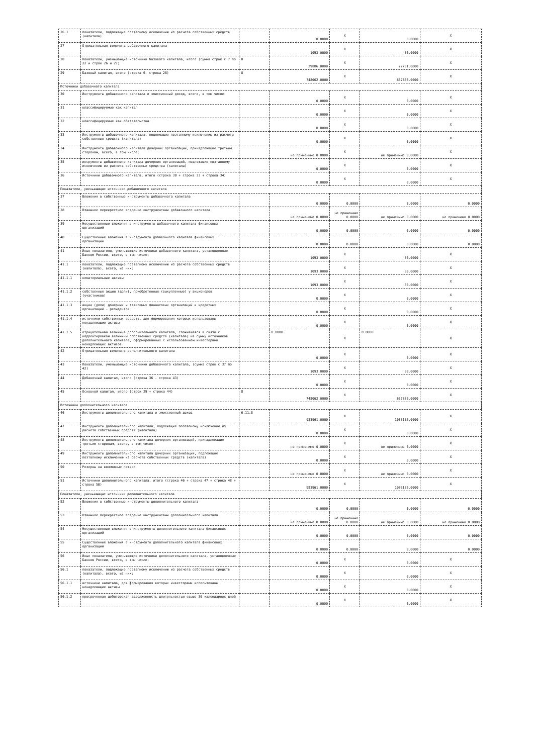| 26.1 | показатели, подлежащие поэтапному исключению из расчета собственных средств (капитала) | | 0.0000 | X | 0.0000 | X |
| 27 | Отрицательная величина добавочного капитала | | 1093.0000 | X | 30.0000 | X |
| 28 | Показатели, уменьшающие источники базового капитала, итого (сумма строк с 7 по 22 и строк 26 и 27) | 8 | 29886.0000 | X | 77781.0000 | X |
| 29 | Базовый капитал, итого (строка 6- строка 28) | 8 | 748062.0000 | X | 657838.0000 | X |
| Источники добавочного капитала | | | | | | |
| 30 | Инструменты добавочного капитала и эмиссионный доход, всего, в том числе: | | 0.0000 | X | 0.0000 | X |
| 31 | классифицируемые как капитал | | 0.0000 | X | 0.0000 | X |
| 32 | классифицируемые как обязательства | | 0.0000 | X | 0.0000 | X |
| 33 | Инструменты добавочного капитала, подлежащие поэтапному исключению из расчета собственных средств (капитала) | | 0.0000 | X | 0.0000 | X |
| 34 | Инструменты добавочного капитала дочерних организаций, принадлежащие третьим сторонам, всего, в том числе: | | не применимо 0.0000 | X | не применимо 0.0000 | X |
| 35 | инсрументы добавочного капитала дочерних организаций, подлежащие поэтапному исключению из расчета собственных средства (капитала) | | 0.0000 | X | 0.0000 | X |
| 36 | Источники добавочного капитала, итого (строка 30 + строка 33 + строка 34) | | 0.0000 | X | 0.0000 | X |
| Показатели, уменьшающие источники добавочного капитала | | | | | | |
| 37 | Вложения в собственные инструменты добавочного капитала | | 0.0000 | 0.0000 | 0.0000 | 0.0000 |
| 38 | Взаимное перекрестное владение инструментами добавочного капитала | | не применимо 0.0000 | не применимо 0.0000 | не применимо 0.0000 | не применимо 0.0000 |
| 39 | Несущественные вложения в инструменты добавочного капитала финансовых организаций | | 0.0000 | 0.0000 | 0.0000 | 0.0000 |
| 40 | Существенные вложения в инструменты добавочного капитала финансовых организаций | | 0.0000 | 0.0000 | 0.0000 | 0.0000 |
| 41 | Иные показатели, уменьшающие источники добавочного капитала, установленные Банком России, всего, в том числе: | | 1093.0000 | X | 30.0000 | X |
| 41.1 | показатели, подлежащие поэтапному исключению из расчета собственных средств (капитала), всего, из них: | | 1093.0000 | X | 30.0000 | X |
| 41.1.1 | нематериальные активы | | 1093.0000 | X | 30.0000 | X |
| 41.1.2 | собственные акции (доли), приобретенные (выкупленные) у акционеров (участников) | | 0.0000 | X | 0.0000 | X |
| 41.1.3 | акции (доли) дочерних и зависимых финансовых организаций и кредитных организаций - резидентов | | 0.0000 | X | 0.0000 | X |
| 41.1.4 | источники собственных средств, для формирования которых использованы ненадлежащие активы | | 0.0000 | X | 0.0000 | X |
| 41.1.5 | отрицательная величина дополнительного капитала, сложившаяся в связи с корректировкой величины собственных средств (капитала) на сумму источников дополнительного капитала, сформированных с использованием инвесторами ненадлежащих активов | | 0.0000 | X | 0.0000 | X |
| 42 | Отрицательная величина дополнительного капитала | | 0.0000 | X | 0.0000 | X |
| 43 | Показатели, уменьшающие источники добавочного капитала, (сумма строк с 37 по 42) | | 1093.0000 | X | 30.0000 | X |
| 44 | Добавочный капитал, итого (строка 36 - строка 43) | | 0.0000 | X | 0.0000 | X |
| 45 | Основной капитал, итого (строк 29 + строка 44) | 8 | 748062.0000 | X | 657838.0000 | X |
| Источники дополнительного капитала | | | | | | |
| 46 | Инструменты дополнительного капитала и эмиссионный доход | 6.11,8 | 983961.0000 | X | 1083155.0000 | X |
| 47 | Инструменты дополнительного капитала, подлежащие поэтапному исключению из расчета собственных средств (капитала) | | 0.0000 | X | 0.0000 | X |
| 48 | Инструменты дополнительного капитала дочерних организаций, принадлежащие третьим сторонам, всего, в том числе: | | не применимо 0.0000 | X | не применимо 0.0000 | X |
| 49 | Инструменты дополнительного капитала дочерних организаций, подлежащие поэтапному исключению из расчета собственных средств (капитала) | | 0.0000 | X | 0.0000 | X |
| 50 | Резервы на возможные потери | | не применимо 0.0000 | X | не применимо 0.0000 | X |
| 51 | Источники дополнительного капитала, итого (строка 46 + строка 47 + строка 48 + строка 50) | | 983961.0000 | X | 1083155.0000 | X |
| Показатели, уменьшающие источники дополнительного капитала | | | | | | |
| 52 | Вложения в собственные инструменты дополнительного капитала | | 0.0000 | 0.0000 | 0.0000 | 0.0000 |
| 53 | Взаимное перекрестное владение инструментами дополнительного капитала | | не применимо 0.0000 | не применимо 0.0000 | не применимо 0.0000 | не применимо 0.0000 |
| 54 | Несущественные вложения в инструменты дополнительного капитала финансовых организаций | | 0.0000 | 0.0000 | 0.0000 | 0.0000 |
| 55 | Существенные вложения в инструменты дополнительного капитала финансовых организаций | | 0.0000 | 0.0000 | 0.0000 | 0.0000 |
| 56 | Иные показатели, уменьшающие источники дополнительного капитала, установленные Банком России, всего, в том числе: | | 0.0000 | X | 0.0000 | X |
| 56.1 | показатели, подлежащие поэтапному исключению из расчета собственных средств (капитала), всего, из них: | | 0.0000 | X | 0.0000 | X |
| 56.1.1 | источники капитала, для формирования которых инвесторами использованы ненадлежащие активы | | 0.0000 | X | 0.0000 | X |
| 56.1.2 | просроченная дебиторская задолженность длительностью свыше 30 календарных дней | | 0.0000 | X | 0.0000 | X |